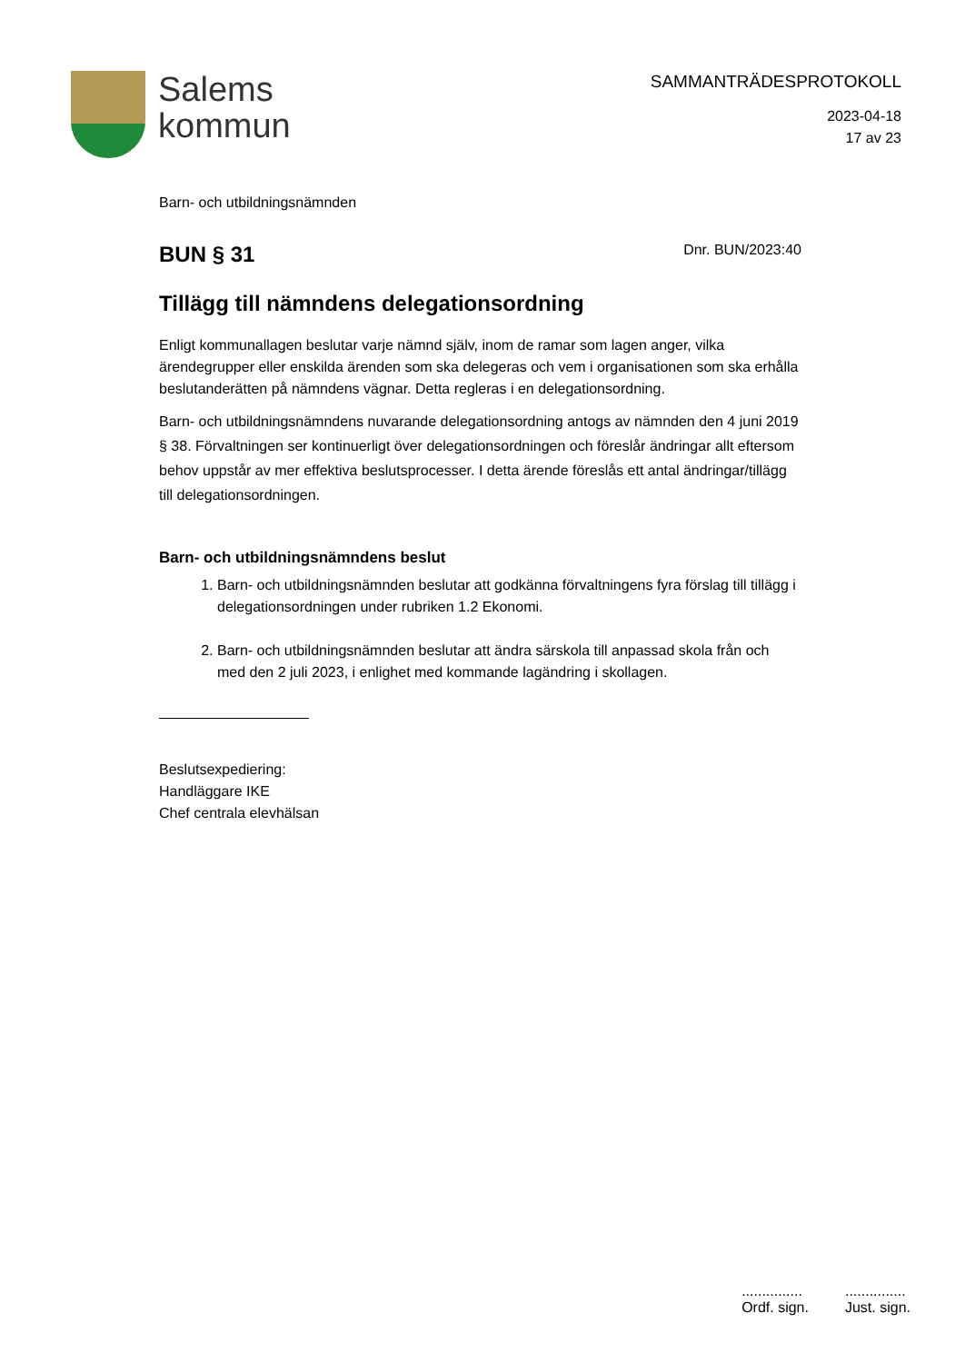Salems
kommun
SAMMANTRÄDESPROTOKOLL
2023-04-18
17 av 23
Barn- och utbildningsnämnden
BUN § 31
Dnr. BUN/2023:40
Tillägg till nämndens delegationsordning
Enligt kommunallagen beslutar varje nämnd själv, inom de ramar som lagen anger, vilka ärendegrupper eller enskilda ärenden som ska delegeras och vem i organisationen som ska erhålla beslutanderätten på nämndens vägnar. Detta regleras i en delegationsordning.
Barn- och utbildningsnämndens nuvarande delegationsordning antogs av nämnden den 4 juni 2019 § 38. Förvaltningen ser kontinuerligt över delegationsordningen och föreslår ändringar allt eftersom behov uppstår av mer effektiva beslutsprocesser. I detta ärende föreslås ett antal ändringar/tillägg till delegationsordningen.
Barn- och utbildningsnämndens beslut
1. Barn- och utbildningsnämnden beslutar att godkänna förvaltningens fyra förslag till tillägg i delegationsordningen under rubriken 1.2 Ekonomi.
2. Barn- och utbildningsnämnden beslutar att ändra särskola till anpassad skola från och med den 2 juli 2023, i enlighet med kommande lagändring i skollagen.
Beslutsexpediering:
Handläggare IKE
Chef centrala elevhälsan
...............
Ordf. sign.
...............
Just. sign.